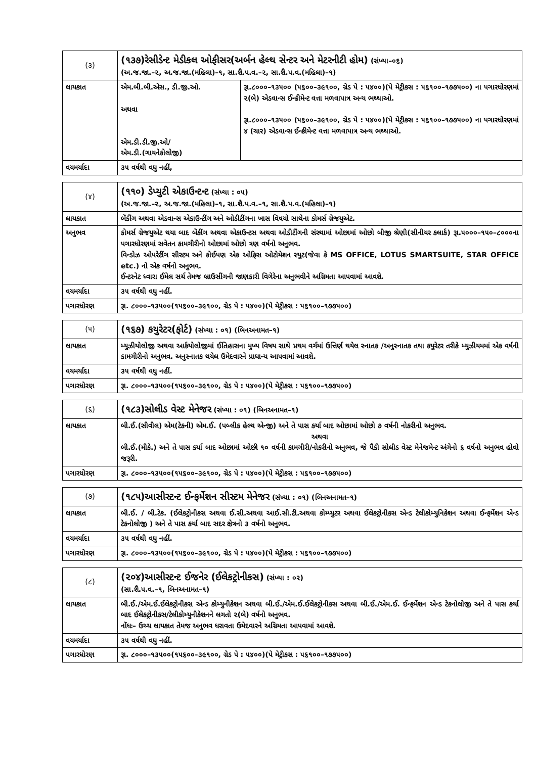| (૩) | (૧૩૭)રેસીડેન્ટ મેડીકલ ઓફીસર(અર્બન હેલ્થ સેન્ટર અને મેટરનીટી હોમ) (સંખ્યા–૦૬) (અ.જ.જા.–૨, અ.જ.જા.(મહિલા)–૧, સા.શૈ.પ.વ.–૨, સા.શૈ.પ.વ.(મહિલા)–૧) | |
| લાયકાત | એમ.બી.બી.એસ., ડી.જી.ઓ. અથવા એમ.ડી.ડી.જી.ઓ/ એમ.ડી.(ગાયનેકોલોજી) | રૂા.૮૦૦૦–૧૩૫૦૦ (૫૬૦૦–૩૯૧૦૦, ગ્રેડ પે : ૫૪૦૦)(પે મેટ્રીકસ : ૫૬૧૦૦–૧૭૭૫૦૦) ના પગારધોરણમાં ૨(બે) એડવાન્સ ઈન્ક્રીમેન્ટ વત્તા મળવાપાત્ર અન્ય ભથ્થાઓ. રૂા.૮૦૦૦–૧૩૫૦૦ (૫૬૦૦–૩૯૧૦૦, ગ્રેડ પે : ૫૪૦૦)(પે મેટ્રીકસ : ૫૬૧૦૦–૧૭૭૫૦૦) ના પગારધોરણમાં ૪ (ચાર) એડવાન્સ ઈન્ક્રીમેન્ટ વત્તા મળવાપાત્ર અન્ય ભથ્થાઓ. |
| વયમર્યાદા | ૩૫ વર્ષથી વધુ નહીં, | |
| (૪) | (૧૧૦) ડેપ્યુટી એકાઉન્ટન્ટ (સંખ્યા : ૦૫) (અ.જ.જા.–૨, અ.જ.જા.(મહિલા)–૧, સા.શૈ.પ.વ.–૧, સા.શૈ.પ.વ.(મહિલા)–૧) |
| લાયકાત | બેંકીંગ અથવા એડવાન્સ એકાઉન્ટીંગ અને ઓડીટીંગના ખાસ વિષયો સાથેના કોમર્સ ગ્રેજયુએટ. |
| અનુભવ | કોમર્સ ગ્રેજયુએટ થયા બાદ બેંકીંગ અથવા એકાઉન્ટસ અથવા ઓડીટીંગની સંસ્થામાં ઓછામાં ઓછો બીજી શ્રેણી(સીનીયર કલાર્ક) રૂા.૫૦૦૦–૧૫૦–૮૦૦૦ના પગારધોરણમાં સવેતન કામગીરીનો ઓછામાં ઓછો ત્રણ વર્ષનો અનુભવ. વિન્ડોઝ ઓપરેટીંગ સીસ્ટમ અને કોઈપણ એક ઓફિસ ઓટોમેશન સ્યુટ(જેવા કે MS OFFICE, LOTUS SMARTSUITE, STAR OFFICE etc.) નો એક વર્ષનો અનુભવ. ઈન્ટરનેટ ધ્વારા ઈમેલ સર્ચ તેમજ બ્રાઉસીંગની જાણકારી વિગેરેના અનુભવીને અગ્રિમતા આપવામાં આવશે. |
| વયમર્યાદા | ૩૫ વર્ષથી વધુ નહીં. |
| પગારધોરણ | રૂા. ૮૦૦૦–૧૩૫૦૦(૧૫૬૦૦–૩૯૧૦૦, ગ્રેડ પે : ૫૪૦૦)(પે મેટ્રીકસ : ૫૬૧૦૦–૧૭૭૫૦૦) |
| (૫) | (૧૬૭) કયુરેટર(ફોર્ટ) (સંખ્યા : ૦૧) (બિનઅનામત–૧) |
| લાયકાત | મ્યુઝીયોલોજી અથવા આર્કયોલોજીમાં ઈતિહાસના મુખ્ય વિષય સાથે પ્રથમ વર્ગમાં ઉત્તિર્ણ થયેલ સ્નાતક /અનુસ્નાતક તથા કયુરેટર તરીકે મ્યુઝીયમમાં એક વર્ષની કામગીરીનો અનુભવ. અનુસ્નાતક થયેલ ઉમેદવારને પ્રાધાન્ય આપવામાં આવશે. |
| વયમર્યાદા | ૩૫ વર્ષથી વધુ નહીં. |
| પગારધોરણ | રૂા. ૮૦૦૦–૧૩૫૦૦(૧૫૬૦૦–૩૯૧૦૦, ગ્રેડ પે : ૫૪૦૦)(પે મેટ્રીકસ : ૫૬૧૦૦–૧૭૭૫૦૦) |
| (૬) | (૧૮૩)સોલીડ વેસ્ટ મેનેજર (સંખ્યા : ૦૧) (બિનઅનામત–૧) |
| લાયકાત | બી.ઈ.(સીવીલ) એમ(ટેકની) એમ.ઈ. (પબ્લીક હેલ્થ એન્જી) અને તે પાસ કર્યા બાદ ઓછામાં ઓછો ૭ વર્ષની નોકરીનો અનુભવ. અથવા બી.ઈ.(મીકે.) અને તે પાસ કર્યા બાદ ઓછામાં ઓછી ૧૦ વર્ષની કામગીરી/નોકરીનો અનુભવ, જે પૈકી સોલીડ વેસ્ટ મેનેજમેન્ટ અંગેનો ૬ વર્ષનો અનુભવ હોવો જરૂરી. |
| પગારધોરણ | રૂા. ૮૦૦૦–૧૩૫૦૦(૧૫૬૦૦–૩૯૧૦૦, ગ્રેડ પે : ૫૪૦૦)(પે મેટ્રીકસ : ૫૬૧૦૦–૧૭૭૫૦૦) |
| (૭) | (૧૮૫)આસીસ્ટન્ટ ઈન્ફર્મેશન સીસ્ટમ મેનેજર (સંખ્યા : ૦૧) (બિનઅનામત–૧) |
| લાયકાત | બી.ઈ. / બી.ટેક. (ઈલેકટ્રોનીકસ અથવા ઈ.સી.અથવા આઈ.સી.ટી.અથવા કોમ્પ્યુટર અથવા ઈલેકટ્રોનીકસ એન્ડ ટેલીકોમ્યુનિકેશન અથવા ઈન્ફર્મેશન એન્ડ ટેકનોલોજી ) અને તે પાસ કર્યા બાદ સદર ક્ષેત્રનો ૩ વર્ષનો અનુભવ. |
| વયમર્યાદા | ૩૫ વર્ષથી વધુ નહીં. |
| પગારધોરણ | રૂા. ૮૦૦૦–૧૩૫૦૦(૧૫૬૦૦–૩૯૧૦૦, ગ્રેડ પે : ૫૪૦૦)(પે મેટ્રીકસ : ૫૬૧૦૦–૧૭૭૫૦૦) |
| (૮) | (૨૦૪)આસીસ્ટન્ટ ઈજનેર (ઈલેકટ્રોનીકસ) (સંખ્યા : ૦૨) (સા.શૈ.પ.વ.–૧, બિનઅનામત–૧) |
| લાયકાત | બી.ઈ./એમ.ઈ.ઈલેકટ્રોનીકસ એન્ડ કોમ્યુનીકેશન અથવા બી.ઈ./એમ.ઈ.ઈલેકટ્રોનીકસ અથવા બી.ઈ./એમ.ઈ. ઈન્ફર્મેશન એન્ડ ટેકનોલોજી અને તે પાસ કર્યા બાદ ઈલેકટ્રોનીકસ/ટેલીકોમ્યુનીકેશનને લગતો ૨(બે) વર્ષનો અનુભવ. નોંધઃ– ઉચ્ચ લાયકાત તેમજ અનુભવ ધરાવતા ઉમેદવારને અગ્રિમતા આપવામાં આવશે. |
| વયમર્યાદા | ૩૫ વર્ષથી વધુ નહીં. |
| પગારધોરણ | રૂા. ૮૦૦૦–૧૩૫૦૦(૧૫૬૦૦–૩૯૧૦૦, ગ્રેડ પે : ૫૪૦૦)(પે મેટ્રીકસ : ૫૬૧૦૦–૧૭૭૫૦૦) |